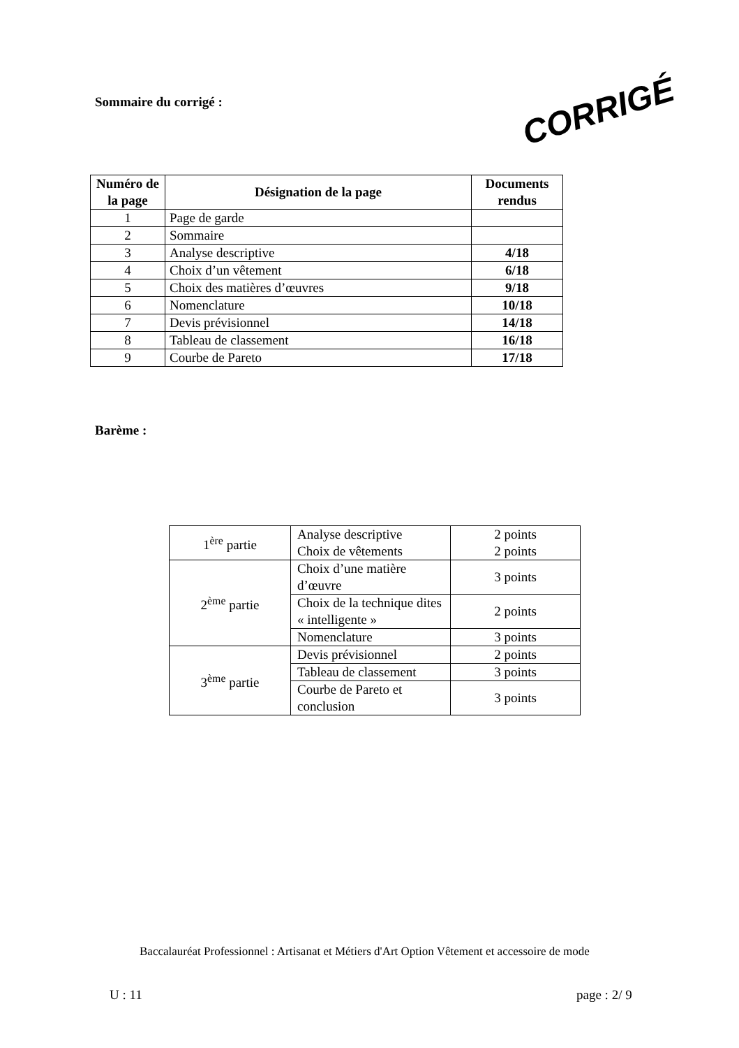Sommaire du corrigé :
CORRIGÉ
| Numéro de la page | Désignation de la page | Documents rendus |
| --- | --- | --- |
| 1 | Page de garde | |
| 2 | Sommaire | |
| 3 | Analyse descriptive | 4/18 |
| 4 | Choix d’un vêtement | 6/18 |
| 5 | Choix des matières d’œuvres | 9/18 |
| 6 | Nomenclature | 10/18 |
| 7 | Devis prévisionnel | 14/18 |
| 8 | Tableau de classement | 16/18 |
| 9 | Courbe de Pareto | 17/18 |
Barème :
| 1<sup>ère</sup> partie | Analyse descriptive Choix de vêtements | 2 points 2 points |
| 2<sup>ème</sup> partie | Choix d’une matière d’œuvre | 3 points |
| | Choix de la technique dites « intelligente » | 2 points |
| | Nomenclature | 3 points |
| 3<sup>ème</sup> partie | Devis prévisionnel | 2 points |
| | Tableau de classement | 3 points |
| | Courbe de Pareto et conclusion | 3 points |
Baccalauréat Professionnel : Artisanat et Métiers d'Art Option Vêtement et accessoire de mode
U : 11 page : 2/ 9